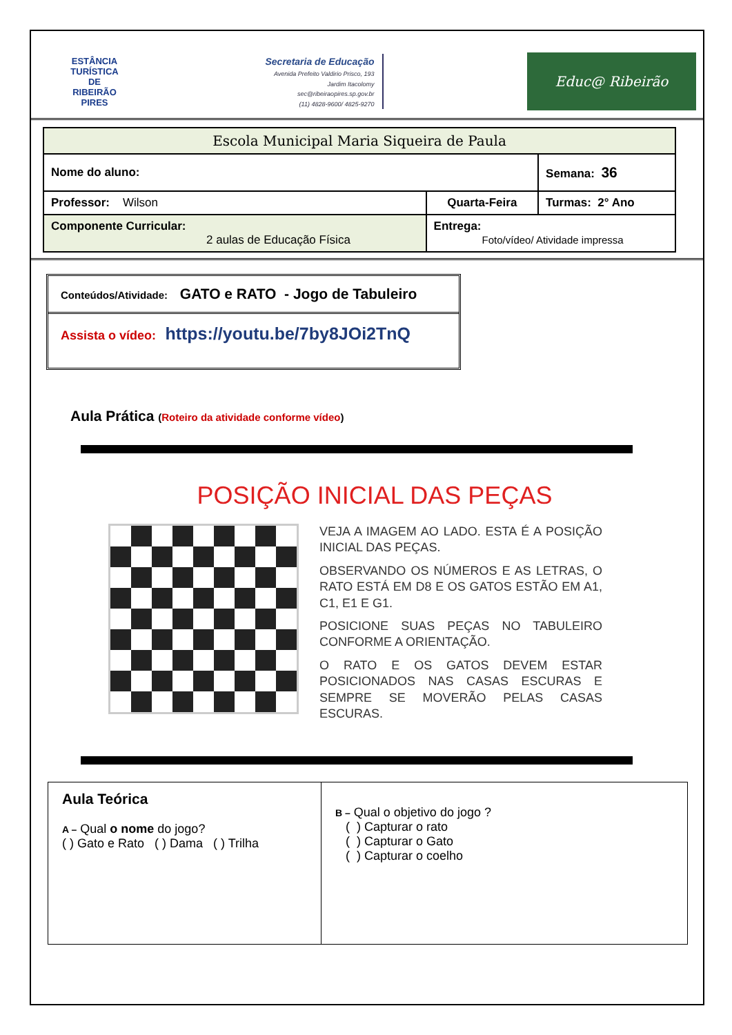ESTÂNCIA TURÍSTICA DE
RIBEIRÃO PIRES
Secretaria de Educação
Avenida Prefeito Valdirio Prisco, 193
Jardim Itacolomy
sec@ribeiraopires.sp.gov.br
(11) 4828-9600/ 4825-9270
Educ@ Ribeirão
| Escola Municipal Maria Siqueira de Paula | | |
| Nome do aluno: | | Semana: 36 |
| Professor: Wilson | Quarta-Feira | Turmas: 2° Ano |
| Componente Curricular: 2 aulas de Educação Física | Entrega: Foto/vídeo/ Atividade impressa | |
Conteúdos/Atividade: GATO e RATO - Jogo de Tabuleiro
Assista o vídeo: https://youtu.be/7by8JOi2TnQ
Aula Prática (Roteiro da atividade conforme vídeo)
POSIÇÃO INICIAL DAS PEÇAS
VEJA A IMAGEM AO LADO. ESTA É A POSIÇÃO INICIAL DAS PEÇAS.
OBSERVANDO OS NÚMEROS E AS LETRAS, O RATO ESTÁ EM D8 E OS GATOS ESTÃO EM A1, C1, E1 E G1.
POSICIONE SUAS PEÇAS NO TABULEIRO CONFORME A ORIENTAÇÃO.
O RATO E OS GATOS DEVEM ESTAR POSICIONADOS NAS CASAS ESCURAS E SEMPRE SE MOVERÃO PELAS CASAS ESCURAS.
| Aula Teórica A – Qual o nome do jogo? ( ) Gato e Rato ( ) Dama ( ) Trilha | B – Qual o objetivo do jogo ? ( ) Capturar o rato ( ) Capturar o Gato ( ) Capturar o coelho |